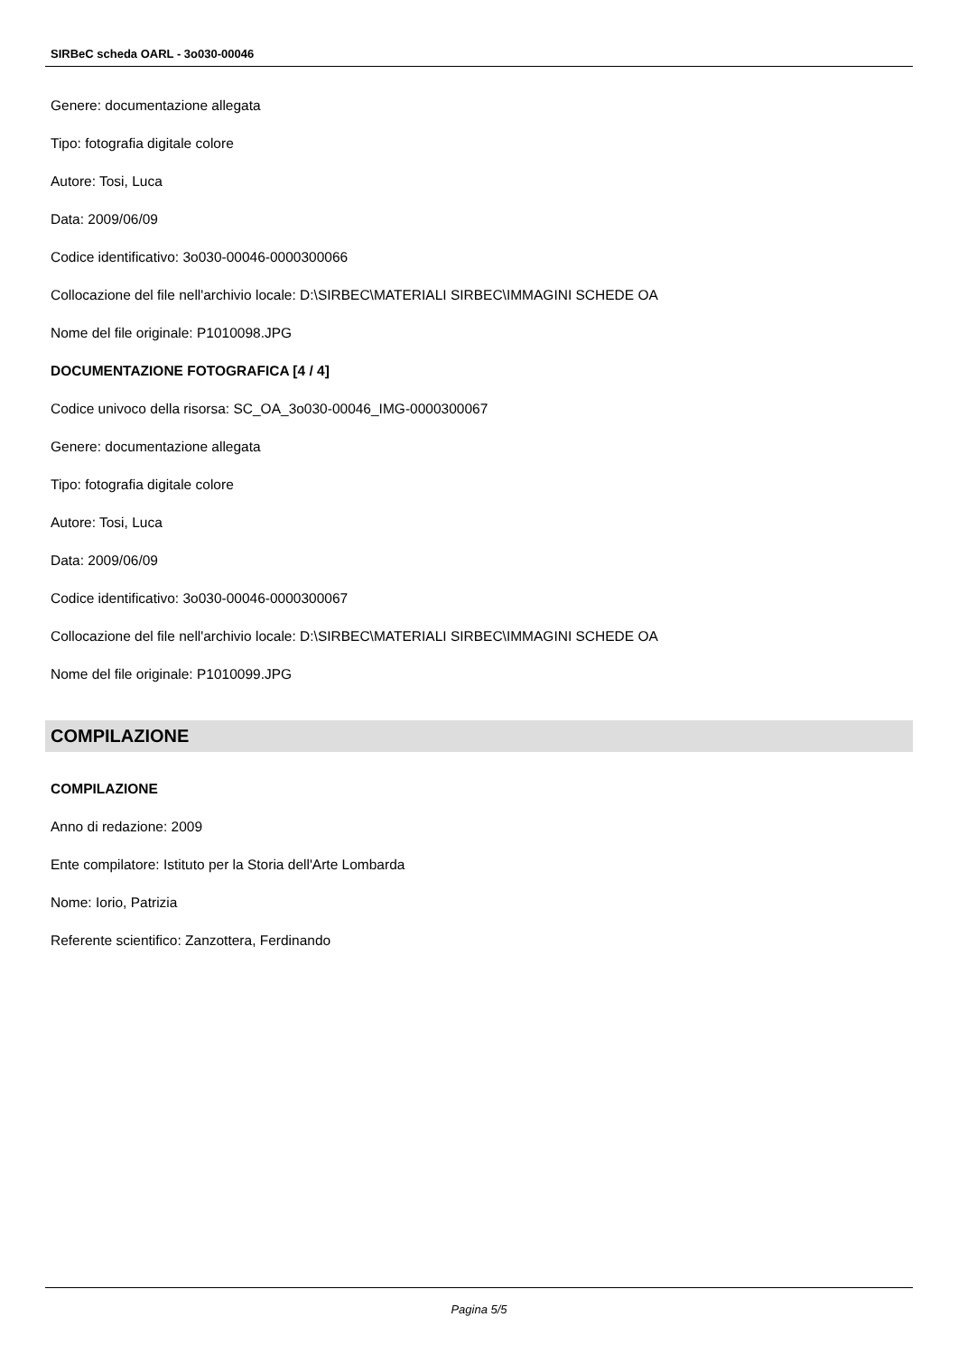SIRBeC scheda OARL - 3o030-00046
Genere: documentazione allegata
Tipo: fotografia digitale colore
Autore: Tosi, Luca
Data: 2009/06/09
Codice identificativo: 3o030-00046-0000300066
Collocazione del file nell'archivio locale: D:\SIRBEC\MATERIALI SIRBEC\IMMAGINI SCHEDE OA
Nome del file originale: P1010098.JPG
DOCUMENTAZIONE FOTOGRAFICA [4 / 4]
Codice univoco della risorsa: SC_OA_3o030-00046_IMG-0000300067
Genere: documentazione allegata
Tipo: fotografia digitale colore
Autore: Tosi, Luca
Data: 2009/06/09
Codice identificativo: 3o030-00046-0000300067
Collocazione del file nell'archivio locale: D:\SIRBEC\MATERIALI SIRBEC\IMMAGINI SCHEDE OA
Nome del file originale: P1010099.JPG
COMPILAZIONE
COMPILAZIONE
Anno di redazione: 2009
Ente compilatore: Istituto per la Storia dell'Arte Lombarda
Nome: Iorio, Patrizia
Referente scientifico: Zanzottera, Ferdinando
Pagina 5/5